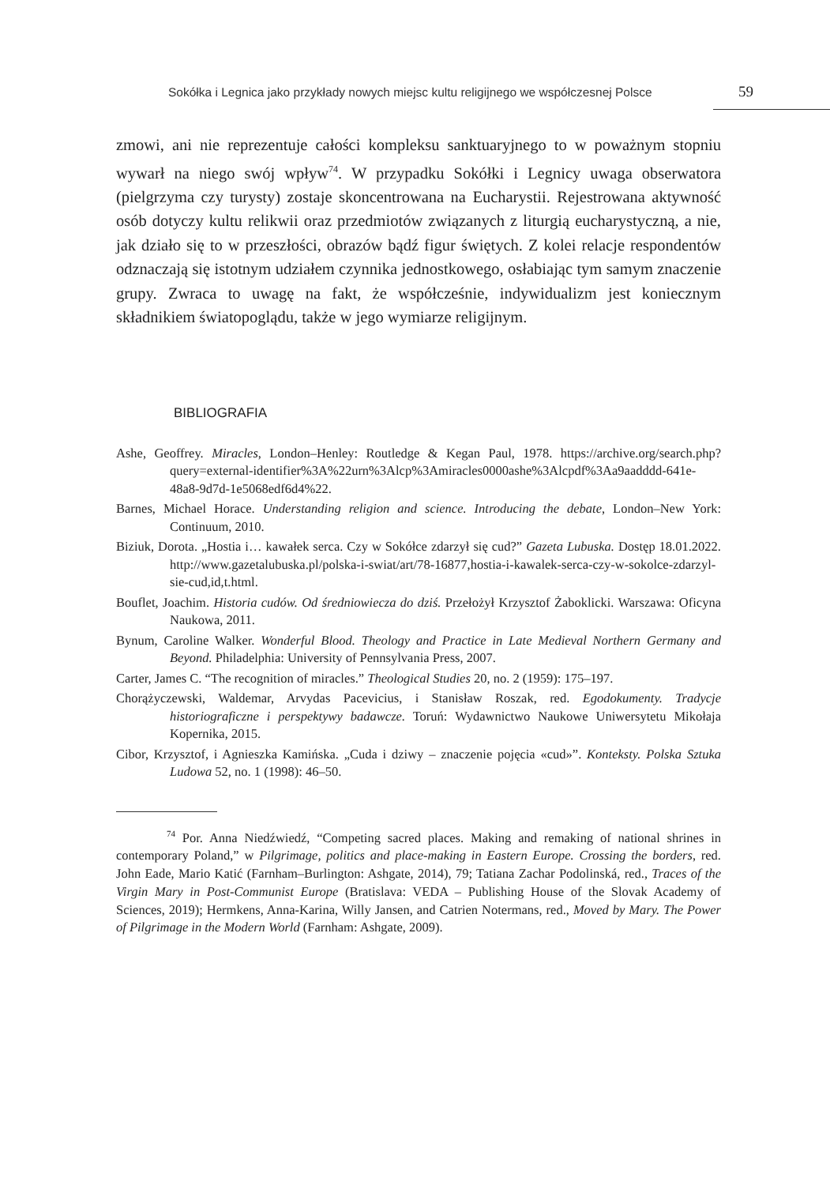Sokółka i Legnica jako przykłady nowych miejsc kultu religijnego we współczesnej Polsce 59
zmowi, ani nie reprezentuje całości kompleksu sanktuaryjnego to w poważnym stopniu wywarł na niego swój wpływ<sup>74</sup>. W przypadku Sokółki i Legnicy uwaga obserwatora (pielgrzyma czy turysty) zostaje skoncentrowana na Eucharystii. Rejestrowana aktywność osób dotyczy kultu relikwii oraz przedmiotów związanych z liturgią eucharystyczną, a nie, jak działo się to w przeszłości, obrazów bądź figur świętych. Z kolei relacje respondentów odznaczają się istotnym udziałem czynnika jednostkowego, osłabiając tym samym znaczenie grupy. Zwraca to uwagę na fakt, że współcześnie, indywidualizm jest koniecznym składnikiem światopoglądu, także w jego wymiarze religijnym.
BIBLIOGRAFIA
Ashe, Geoffrey. Miracles, London–Henley: Routledge & Kegan Paul, 1978. https://archive.org/search.php?query=external-identifier%3A%22urn%3Alcp%3Amiracles0000ashe%3Alcpdf%3Aa9aadddd-641e-48a8-9d7d-1e5068edf6d4%22.
Barnes, Michael Horace. Understanding religion and science. Introducing the debate, London–New York: Continuum, 2010.
Biziuk, Dorota. „Hostia i… kawałek serca. Czy w Sokółce zdarzył się cud?” Gazeta Lubuska. Dostęp 18.01.2022. http://www.gazetalubuska.pl/polska-i-swiat/art/78-16877,hostia-i-kawalek-serca-czy-w-sokolce-zdarzyl-sie-cud,id,t.html.
Bouflet, Joachim. Historia cudów. Od średniowiecza do dziś. Przełożył Krzysztof Żaboklicki. Warszawa: Oficyna Naukowa, 2011.
Bynum, Caroline Walker. Wonderful Blood. Theology and Practice in Late Medieval Northern Germany and Beyond. Philadelphia: University of Pennsylvania Press, 2007.
Carter, James C. “The recognition of miracles.” Theological Studies 20, no. 2 (1959): 175–197.
Chorążyczewski, Waldemar, Arvydas Pacevicius, i Stanisław Roszak, red. Egodokumenty. Tradycje historiograficzne i perspektywy badawcze. Toruń: Wydawnictwo Naukowe Uniwersytetu Mikołaja Kopernika, 2015.
Cibor, Krzysztof, i Agnieszka Kamińska. „Cuda i dziwy – znaczenie pojęcia «cud»”. Konteksty. Polska Sztuka Ludowa 52, no. 1 (1998): 46–50.
<sup>74</sup> Por. Anna Niedźwiedź, “Competing sacred places. Making and remaking of national shrines in contemporary Poland,” w Pilgrimage, politics and place-making in Eastern Europe. Crossing the borders, red. John Eade, Mario Katić (Farnham–Burlington: Ashgate, 2014), 79; Tatiana Zachar Podolinská, red., Traces of the Virgin Mary in Post-Communist Europe (Bratislava: VEDA – Publishing House of the Slovak Academy of Sciences, 2019); Hermkens, Anna-Karina, Willy Jansen, and Catrien Notermans, red., Moved by Mary. The Power of Pilgrimage in the Modern World (Farnham: Ashgate, 2009).